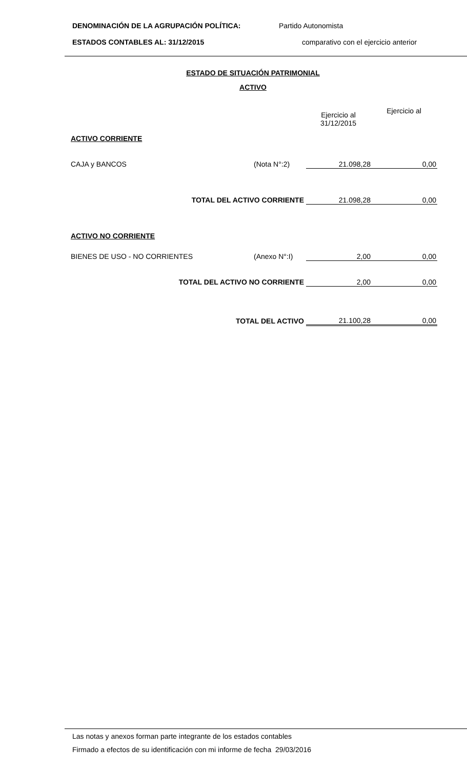DENOMINACIÓN DE LA AGRUPACIÓN POLÍTICA: Partido Autonomista
ESTADOS CONTABLES AL: 31/12/2015 comparativo con el ejercicio anterior
ESTADO DE SITUACIÓN PATRIMONIAL
ACTIVO
| | | Ejercicio al 31/12/2015 | Ejercicio al |
| ACTIVO CORRIENTE | | | |
| CAJA y BANCOS | (Nota N°:2) | 21.098,28 | 0,00 |
| TOTAL DEL ACTIVO CORRIENTE | | 21.098,28 | 0,00 |
| ACTIVO NO CORRIENTE | | | |
| BIENES DE USO - NO CORRIENTES | (Anexo N°:I) | 2,00 | 0,00 |
| TOTAL DEL ACTIVO NO CORRIENTE | | 2,00 | 0,00 |
| TOTAL DEL ACTIVO | | 21.100,28 | 0,00 |
Las notas y anexos forman parte integrante de los estados contables
Firmado a efectos de su identificación con mi informe de fecha 29/03/2016